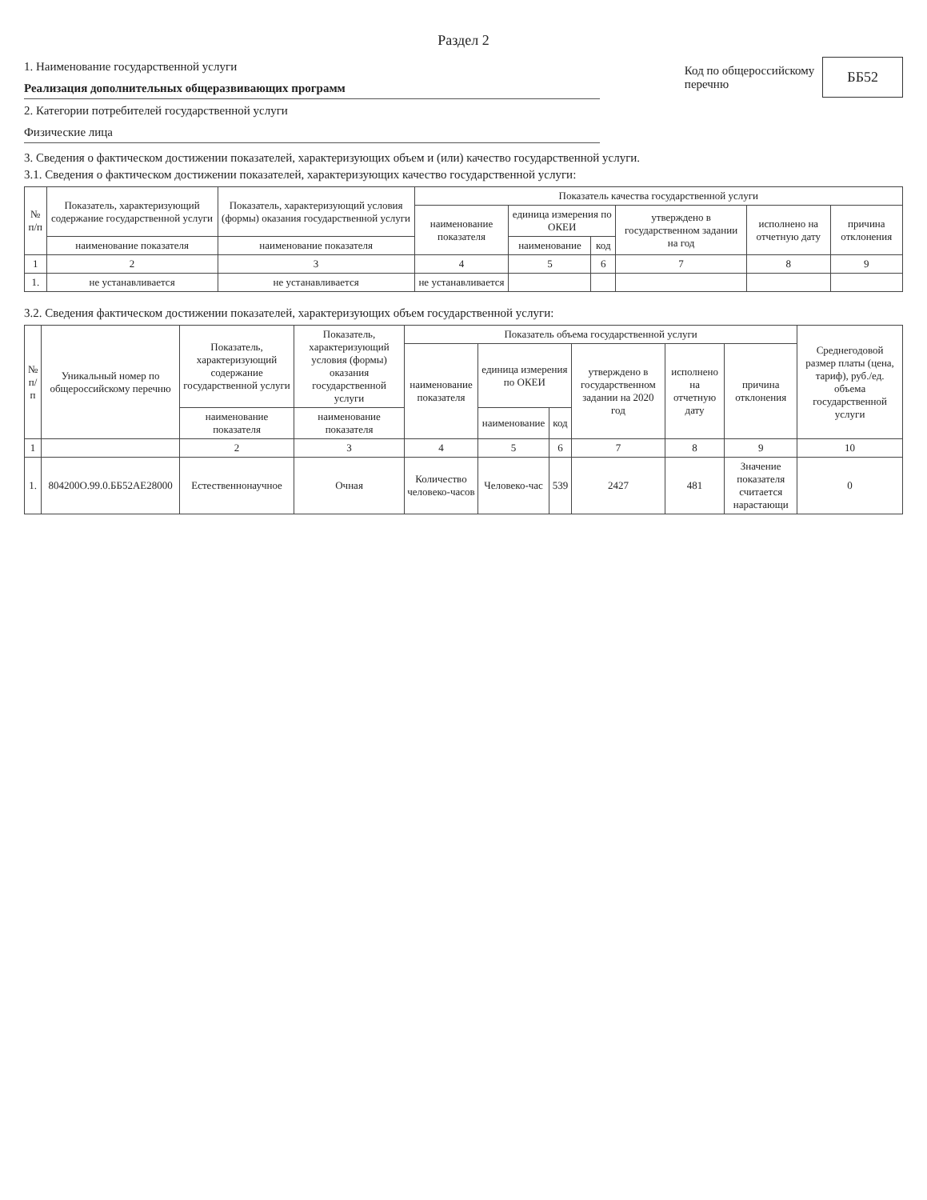Раздел 2
1. Наименование государственной услуги
Реализация дополнительных общеразвивающих программ
2. Категории потребителей государственной услуги
Физические лица
Код по общероссийскому
перечню
ББ52
3. Сведения о фактическом достижении показателей, характеризующих объем и (или) качество государственной услуги.
3.1. Сведения о фактическом достижении показателей, характеризующих качество государственной услуги:
| № п/п | Показатель, характеризующий содержание государственной услуги | Показатель, характеризующий условия (формы) оказания государственной услуги | Показатель качества государственной услуги | | | | | |
| --- | --- | --- | --- | --- | --- | --- | --- | --- |
| | | | наименование показателя | единица измерения по ОКЕИ | | утверждено в государственном задании на год | исполнено на отчетную дату | причина отклонения |
| | наименование показателя | наименование показателя | | наименование | код | | | |
| 1 | 2 | 3 | 4 | 5 | 6 | 7 | 8 | 9 |
| 1. | не устанавливается | не устанавливается | не устанавливается | | | | | |
3.2. Сведения фактическом достижении показателей, характеризующих объем государственной услуги:
| № п/п | Уникальный номер по общероссийскому перечню | Показатель, характеризующий содержание государственной услуги | Показатель, характеризующий условия (формы) оказания государственной услуги | Показатель объема государственной услуги | | | | | | Среднегодовой размер платы (цена, тариф), руб./ед. объема государственной услуги |
| --- | --- | --- | --- | --- | --- | --- | --- | --- | --- | --- |
| | | | | наименование показателя | единица измерения по ОКЕИ | | утверждено в государственном задании на 2020 год | исполнено на отчетную дату | причина отклонения | |
| | | наименование показателя | наименование показателя | | наименование | код | | | | |
| 1 | | 2 | 3 | 4 | 5 | 6 | 7 | 8 | 9 | 10 |
| 1. | 804200О.99.0.ББ52АЕ28000 | Естественнонаучное | Очная | Количество человеко-часов | Человеко-час | 539 | 2427 | 481 | Значение показателя считается нарастающи | 0 |